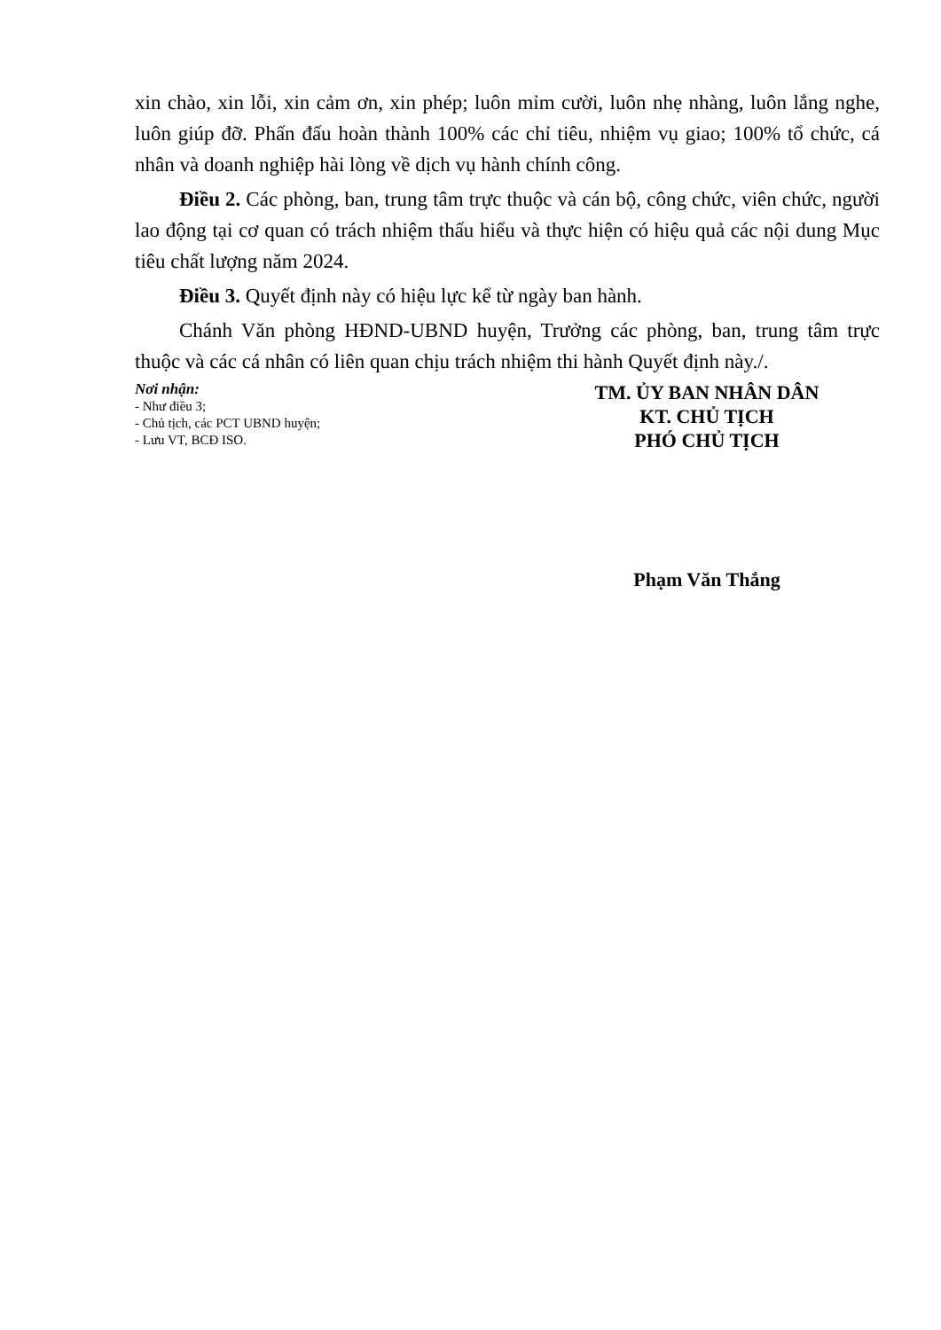xin chào, xin lỗi, xin cảm ơn, xin phép; luôn mỉm cười, luôn nhẹ nhàng, luôn lắng nghe, luôn giúp đỡ. Phấn đấu hoàn thành 100% các chỉ tiêu, nhiệm vụ giao; 100% tổ chức, cá nhân và doanh nghiệp hài lòng về dịch vụ hành chính công.
Điều 2. Các phòng, ban, trung tâm trực thuộc và cán bộ, công chức, viên chức, người lao động tại cơ quan có trách nhiệm thấu hiểu và thực hiện có hiệu quả các nội dung Mục tiêu chất lượng năm 2024.
Điều 3. Quyết định này có hiệu lực kể từ ngày ban hành.
Chánh Văn phòng HĐND-UBND huyện, Trưởng các phòng, ban, trung tâm trực thuộc và các cá nhân có liên quan chịu trách nhiệm thi hành Quyết định này./.
Nơi nhận:
- Như điều 3;
- Chủ tịch, các PCT UBND huyện;
- Lưu VT, BCĐ ISO.
TM. ỦY BAN NHÂN DÂN
KT. CHỦ TỊCH
PHÓ CHỦ TỊCH
Phạm Văn Thắng